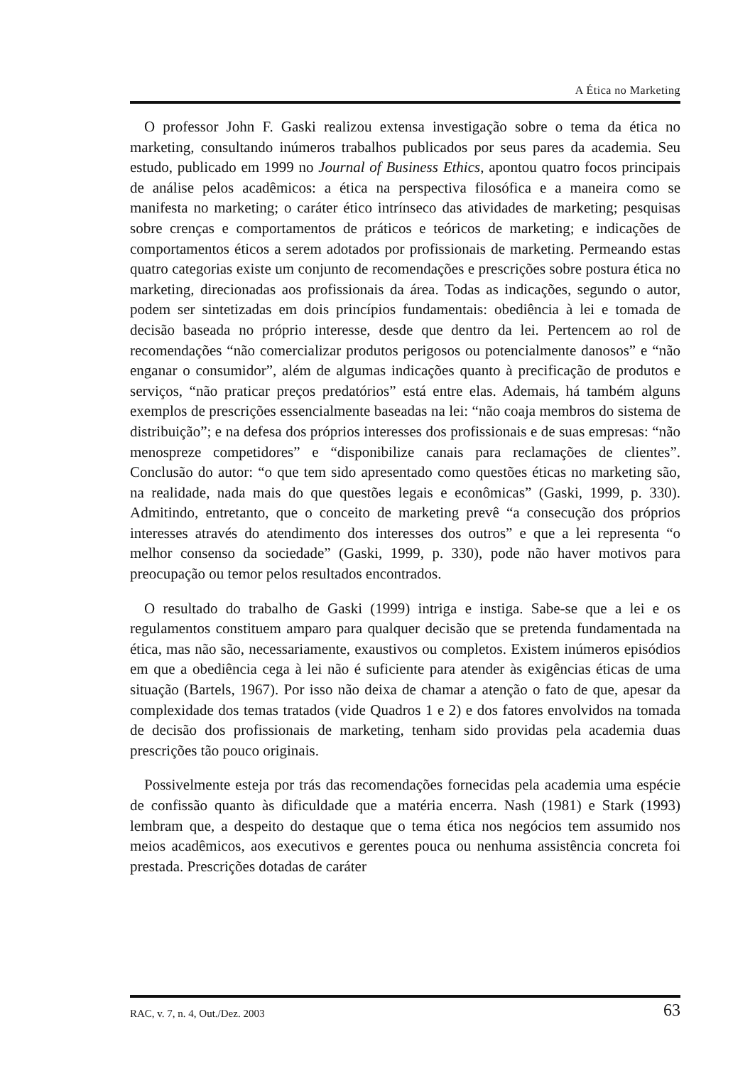A Ética no Marketing
O professor John F. Gaski realizou extensa investigação sobre o tema da ética no marketing, consultando inúmeros trabalhos publicados por seus pares da academia. Seu estudo, publicado em 1999 no Journal of Business Ethics, apontou quatro focos principais de análise pelos acadêmicos: a ética na perspectiva filosófica e a maneira como se manifesta no marketing; o caráter ético intrínseco das atividades de marketing; pesquisas sobre crenças e comportamentos de práticos e teóricos de marketing; e indicações de comportamentos éticos a serem adotados por profissionais de marketing. Permeando estas quatro categorias existe um conjunto de recomendações e prescrições sobre postura ética no marketing, direcionadas aos profissionais da área. Todas as indicações, segundo o autor, podem ser sintetizadas em dois princípios fundamentais: obediência à lei e tomada de decisão baseada no próprio interesse, desde que dentro da lei. Pertencem ao rol de recomendações “não comercializar produtos perigosos ou potencialmente danosos” e “não enganar o consumidor”, além de algumas indicações quanto à precificação de produtos e serviços, “não praticar preços predatórios” está entre elas. Ademais, há também alguns exemplos de prescrições essencialmente baseadas na lei: “não coaja membros do sistema de distribuição”; e na defesa dos próprios interesses dos profissionais e de suas empresas: “não menospreze competidores” e “disponibilize canais para reclamações de clientes”. Conclusão do autor: “o que tem sido apresentado como questões éticas no marketing são, na realidade, nada mais do que questões legais e econômicas” (Gaski, 1999, p. 330). Admitindo, entretanto, que o conceito de marketing prevê “a consecução dos próprios interesses através do atendimento dos interesses dos outros” e que a lei representa “o melhor consenso da sociedade” (Gaski, 1999, p. 330), pode não haver motivos para preocupação ou temor pelos resultados encontrados.
O resultado do trabalho de Gaski (1999) intriga e instiga. Sabe-se que a lei e os regulamentos constituem amparo para qualquer decisão que se pretenda fundamentada na ética, mas não são, necessariamente, exaustivos ou completos. Existem inúmeros episódios em que a obediência cega à lei não é suficiente para atender às exigências éticas de uma situação (Bartels, 1967). Por isso não deixa de chamar a atenção o fato de que, apesar da complexidade dos temas tratados (vide Quadros 1 e 2) e dos fatores envolvidos na tomada de decisão dos profissionais de marketing, tenham sido providas pela academia duas prescrições tão pouco originais.
Possivelmente esteja por trás das recomendações fornecidas pela academia uma espécie de confissão quanto às dificuldade que a matéria encerra. Nash (1981) e Stark (1993) lembram que, a despeito do destaque que o tema ética nos negócios tem assumido nos meios acadêmicos, aos executivos e gerentes pouca ou nenhuma assistência concreta foi prestada. Prescrições dotadas de caráter
RAC, v. 7, n. 4, Out./Dez. 2003 63